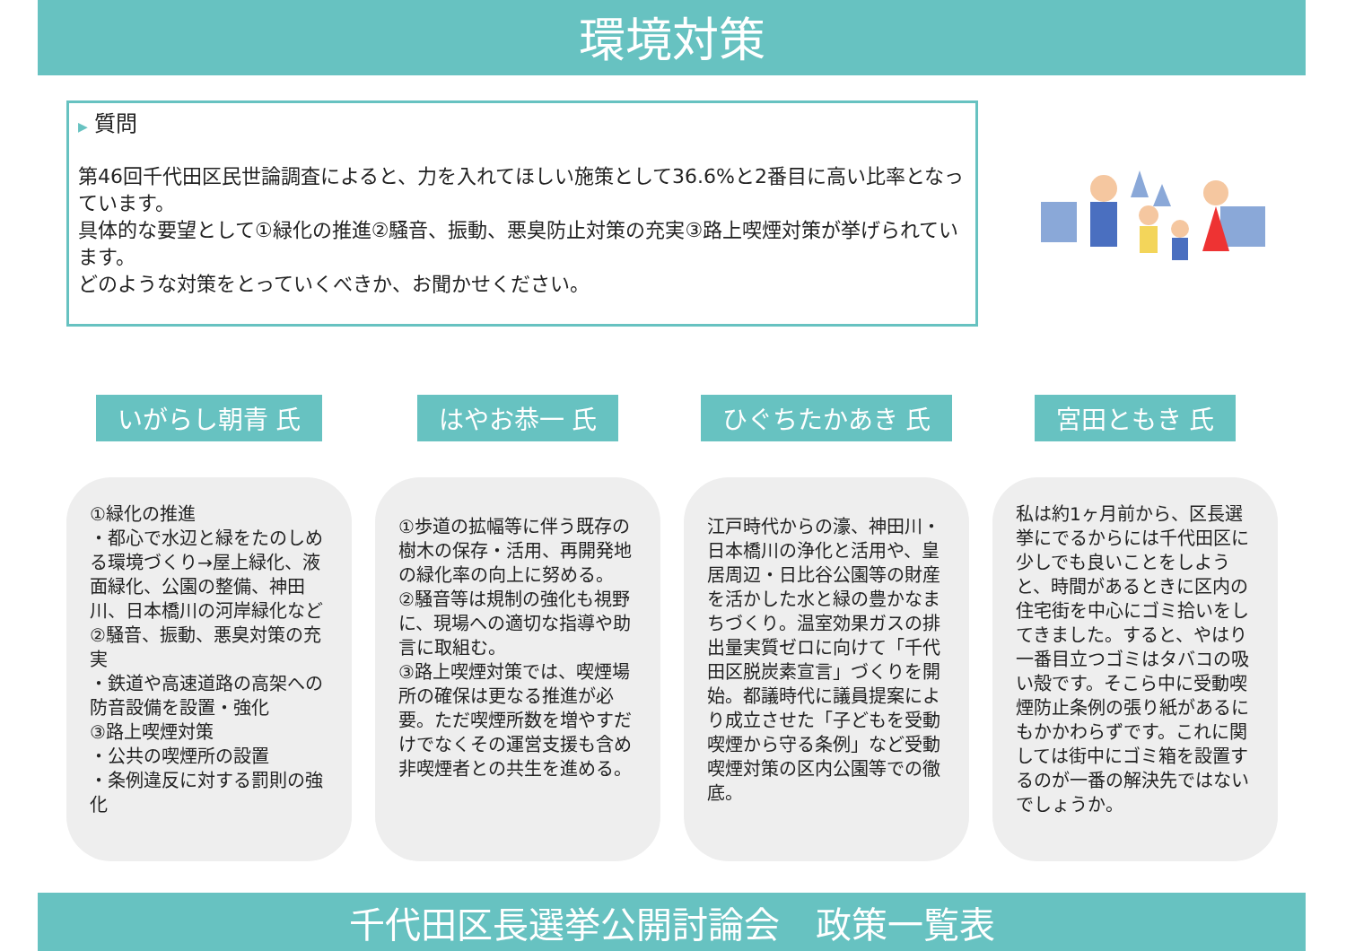環境対策
▶ 質問
第46回千代田区民世論調査によると、力を入れてほしい施策として36.6%と2番目に高い比率となっています。
具体的な要望として①緑化の推進②騒音、振動、悪臭防止対策の充実③路上喫煙対策が挙げられています。
どのような対策をとっていくべきか、お聞かせください。
いがらし朝青 氏
①緑化の推進
・都心で水辺と緑をたのしめる環境づくり→屋上緑化、液面緑化、公園の整備、神田川、日本橋川の河岸緑化など
②騒音、振動、悪臭対策の充実
・鉄道や高速道路の高架への防音設備を設置・強化
③路上喫煙対策
・公共の喫煙所の設置
・条例違反に対する罰則の強化
はやお恭一 氏
①歩道の拡幅等に伴う既存の樹木の保存・活用、再開発地の緑化率の向上に努める。
②騒音等は規制の強化も視野に、現場への適切な指導や助言に取組む。
③路上喫煙対策では、喫煙場所の確保は更なる推進が必要。ただ喫煙所数を増やすだけでなくその運営支援も含め非喫煙者との共生を進める。
ひぐちたかあき 氏
江戸時代からの濠、神田川・日本橋川の浄化と活用や、皇居周辺・日比谷公園等の財産を活かした水と緑の豊かなまちづくり。温室効果ガスの排出量実質ゼロに向けて「千代田区脱炭素宣言」づくりを開始。都議時代に議員提案により成立させた「子どもを受動喫煙から守る条例」など受動喫煙対策の区内公園等での徹底。
宮田ともき 氏
私は約1ヶ月前から、区長選挙にでるからには千代田区に少しでも良いことをしようと、時間があるときに区内の住宅街を中心にゴミ拾いをしてきました。すると、やはり一番目立つゴミはタバコの吸い殻です。そこら中に受動喫煙防止条例の張り紙があるにもかかわらずです。これに関しては街中にゴミ箱を設置するのが一番の解決先ではないでしょうか。
千代田区長選挙公開討論会　政策一覧表